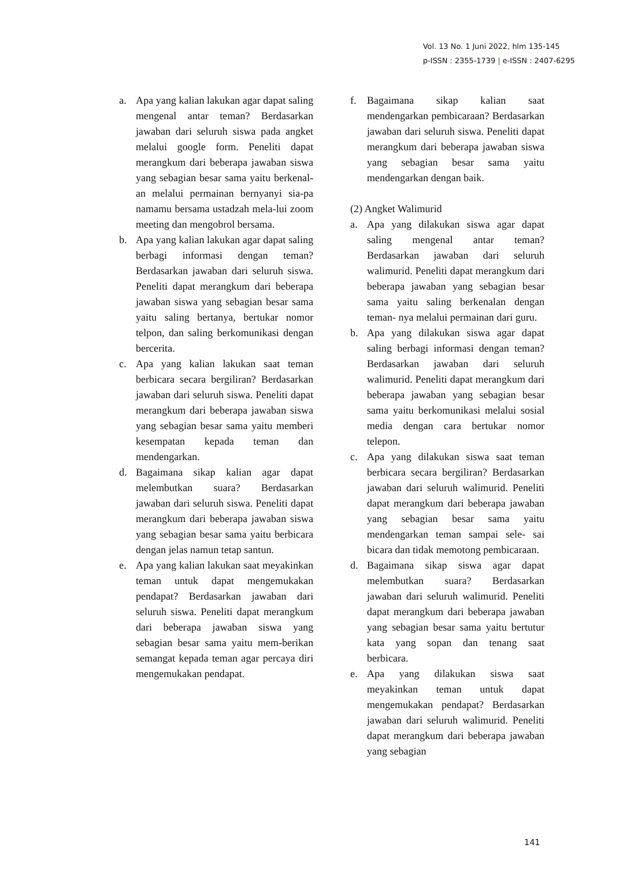Vol. 13 No. 1 Juni 2022, hlm 135-145
p-ISSN : 2355-1739 | e-ISSN : 2407-6295
a. Apa yang kalian lakukan agar dapat saling mengenal antar teman? Berdasarkan jawaban dari seluruh siswa pada angket melalui google form. Peneliti dapat merangkum dari beberapa jawaban siswa yang sebagian besar sama yaitu berkenal-an melalui permainan bernyanyi sia-pa namamu bersama ustadzah mela-lui zoom meeting dan mengobrol bersama.
b. Apa yang kalian lakukan agar dapat saling berbagi informasi dengan teman? Berdasarkan jawaban dari seluruh siswa. Peneliti dapat merangkum dari beberapa jawaban siswa yang sebagian besar sama yaitu saling bertanya, bertukar nomor telpon, dan saling berkomunikasi dengan bercerita.
c. Apa yang kalian lakukan saat teman berbicara secara bergiliran? Berdasarkan jawaban dari seluruh siswa. Peneliti dapat merangkum dari beberapa jawaban siswa yang sebagian besar sama yaitu memberi kesempatan kepada teman dan mendengarkan.
d. Bagaimana sikap kalian agar dapat melembutkan suara? Berdasarkan jawaban dari seluruh siswa. Peneliti dapat merangkum dari beberapa jawaban siswa yang sebagian besar sama yaitu berbicara dengan jelas namun tetap santun.
e. Apa yang kalian lakukan saat meyakinkan teman untuk dapat mengemukakan pendapat? Berdasarkan jawaban dari seluruh siswa. Peneliti dapat merangkum dari beberapa jawaban siswa yang sebagian besar sama yaitu mem-berikan semangat kepada teman agar percaya diri mengemukakan pendapat.
f. Bagaimana sikap kalian saat mendengarkan pembicaraan? Berdasarkan jawaban dari seluruh siswa. Peneliti dapat merangkum dari beberapa jawaban siswa yang sebagian besar sama yaitu mendengarkan dengan baik.
(2) Angket Walimurid
a. Apa yang dilakukan siswa agar dapat saling mengenal antar teman? Berdasarkan jawaban dari seluruh walimurid. Peneliti dapat merangkum dari beberapa jawaban yang sebagian besar sama yaitu saling berkenalan dengan teman- nya melalui permainan dari guru.
b. Apa yang dilakukan siswa agar dapat saling berbagi informasi dengan teman? Berdasarkan jawaban dari seluruh walimurid. Peneliti dapat merangkum dari beberapa jawaban yang sebagian besar sama yaitu berkomunikasi melalui sosial media dengan cara bertukar nomor telepon.
c. Apa yang dilakukan siswa saat teman berbicara secara bergiliran? Berdasarkan jawaban dari seluruh walimurid. Peneliti dapat merangkum dari beberapa jawaban yang sebagian besar sama yaitu mendengarkan teman sampai sele- sai bicara dan tidak memotong pembicaraan.
d. Bagaimana sikap siswa agar dapat melembutkan suara? Berdasarkan jawaban dari seluruh walimurid. Peneliti dapat merangkum dari beberapa jawaban yang sebagian besar sama yaitu bertutur kata yang sopan dan tenang saat berbicara.
e. Apa yang dilakukan siswa saat meyakinkan teman untuk dapat mengemukakan pendapat? Berdasarkan jawaban dari seluruh walimurid. Peneliti dapat merangkum dari beberapa jawaban yang sebagian
141